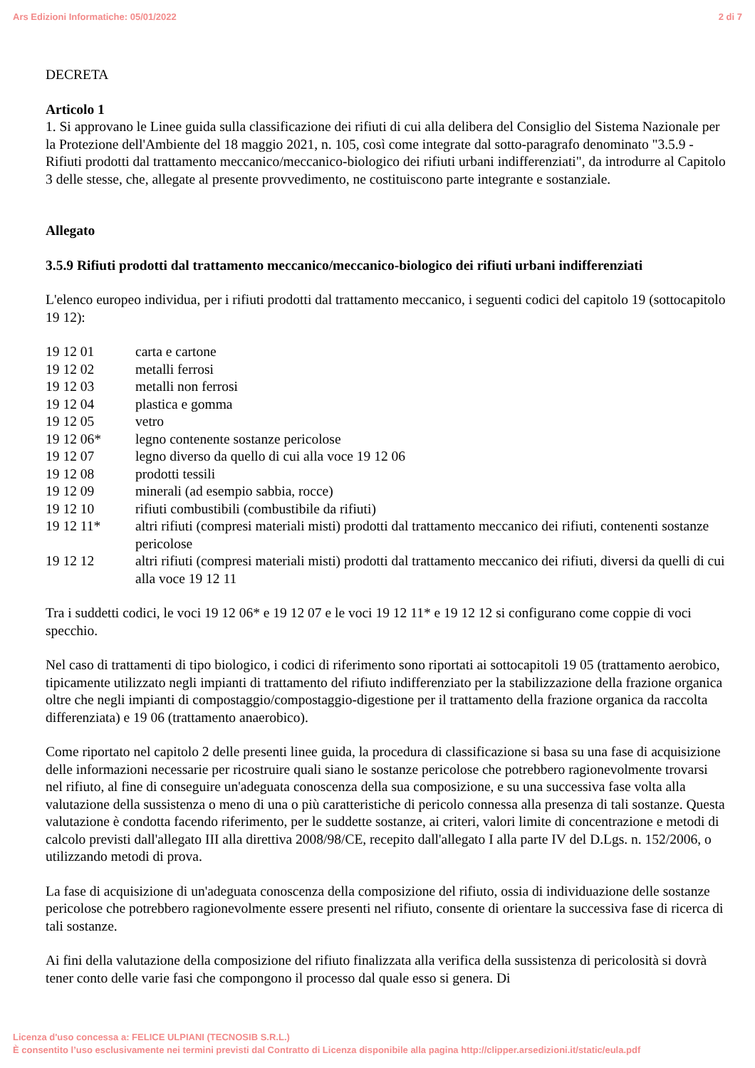Ars Edizioni Informatiche: 05/01/2022 2 di 7
DECRETA
Articolo 1
1. Si approvano le Linee guida sulla classificazione dei rifiuti di cui alla delibera del Consiglio del Sistema Nazionale per la Protezione dell'Ambiente del 18 maggio 2021, n. 105, così come integrate dal sotto-paragrafo denominato "3.5.9 - Rifiuti prodotti dal trattamento meccanico/meccanico-biologico dei rifiuti urbani indifferenziati", da introdurre al Capitolo 3 delle stesse, che, allegate al presente provvedimento, ne costituiscono parte integrante e sostanziale.
Allegato
3.5.9 Rifiuti prodotti dal trattamento meccanico/meccanico-biologico dei rifiuti urbani indifferenziati
L'elenco europeo individua, per i rifiuti prodotti dal trattamento meccanico, i seguenti codici del capitolo 19 (sottocapitolo 19 12):
| 19 12 01 | carta e cartone |
| 19 12 02 | metalli ferrosi |
| 19 12 03 | metalli non ferrosi |
| 19 12 04 | plastica e gomma |
| 19 12 05 | vetro |
| 19 12 06* | legno contenente sostanze pericolose |
| 19 12 07 | legno diverso da quello di cui alla voce 19 12 06 |
| 19 12 08 | prodotti tessili |
| 19 12 09 | minerali (ad esempio sabbia, rocce) |
| 19 12 10 | rifiuti combustibili (combustibile da rifiuti) |
| 19 12 11* | altri rifiuti (compresi materiali misti) prodotti dal trattamento meccanico dei rifiuti, contenenti sostanze pericolose |
| 19 12 12 | altri rifiuti (compresi materiali misti) prodotti dal trattamento meccanico dei rifiuti, diversi da quelli di cui alla voce 19 12 11 |
Tra i suddetti codici, le voci 19 12 06* e 19 12 07 e le voci 19 12 11* e 19 12 12 si configurano come coppie di voci specchio.
Nel caso di trattamenti di tipo biologico, i codici di riferimento sono riportati ai sottocapitoli 19 05 (trattamento aerobico, tipicamente utilizzato negli impianti di trattamento del rifiuto indifferenziato per la stabilizzazione della frazione organica oltre che negli impianti di compostaggio/compostaggio-digestione per il trattamento della frazione organica da raccolta differenziata) e 19 06 (trattamento anaerobico).
Come riportato nel capitolo 2 delle presenti linee guida, la procedura di classificazione si basa su una fase di acquisizione delle informazioni necessarie per ricostruire quali siano le sostanze pericolose che potrebbero ragionevolmente trovarsi nel rifiuto, al fine di conseguire un'adeguata conoscenza della sua composizione, e su una successiva fase volta alla valutazione della sussistenza o meno di una o più caratteristiche di pericolo connessa alla presenza di tali sostanze. Questa valutazione è condotta facendo riferimento, per le suddette sostanze, ai criteri, valori limite di concentrazione e metodi di calcolo previsti dall'allegato III alla direttiva 2008/98/CE, recepito dall'allegato I alla parte IV del D.Lgs. n. 152/2006, o utilizzando metodi di prova.
La fase di acquisizione di un'adeguata conoscenza della composizione del rifiuto, ossia di individuazione delle sostanze pericolose che potrebbero ragionevolmente essere presenti nel rifiuto, consente di orientare la successiva fase di ricerca di tali sostanze.
Ai fini della valutazione della composizione del rifiuto finalizzata alla verifica della sussistenza di pericolosità si dovrà tener conto delle varie fasi che compongono il processo dal quale esso si genera. Di
Licenza d'uso concessa a: FELICE ULPIANI (TECNOSIB S.R.L.)
È consentito l’uso esclusivamente nei termini previsti dal Contratto di Licenza disponibile alla pagina http://clipper.arsedizioni.it/static/eula.pdf